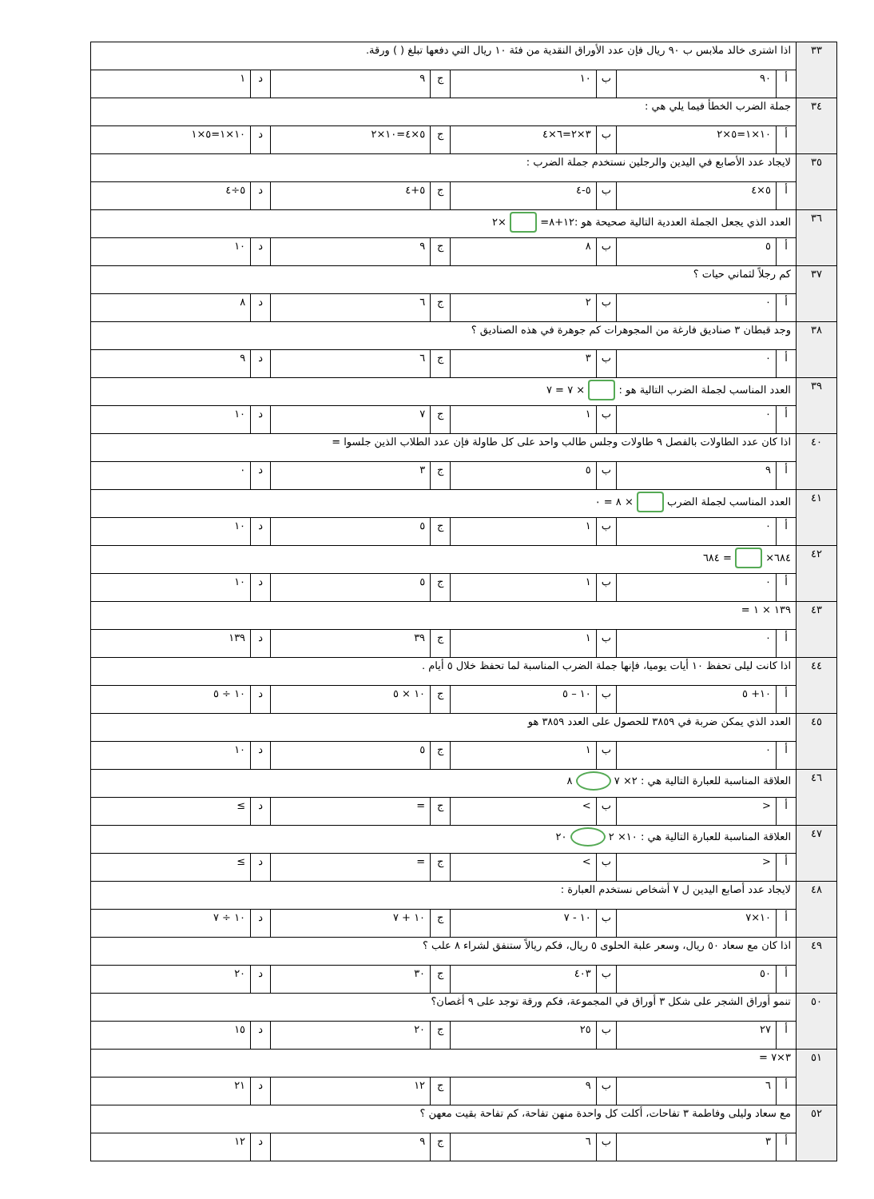| ٣٣ | اذا اشترى خالد ملابس ب ٩٠ ريال فإن عدد الأوراق النقدية من فئة ١٠ ريال التي دفعها تبلغ ( ) ورقة. | | | | | | | |
| | أ | ٩٠ | ب | ١٠ | ج | ٩ | د | ١ |
| ٣٤ | جملة الضرب الخطأ فيما يلي هي : | | | | | | | |
| | أ | ١٠×١=٥×٢ | ب | ٣×٢=٦×٤ | ج | ٥×٤=١٠×٢ | د | ١٠×١=٥×١ |
| ٣٥ | لايجاد عدد الأصابع في اليدين والرجلين نستخدم جملة الضرب : | | | | | | | |
| | أ | ٥×٤ | ب | ٥-٤ | ج | ٥+٤ | د | ٥÷٤ |
| ٣٦ | العدد الذي يجعل الجملة العددية التالية صحيحة هو :١٢+٨= ×٢ | | | | | | | |
| | أ | ٥ | ب | ٨ | ج | ٩ | د | ١٠ |
| ٣٧ | كم رجلاً لثماني حيات ؟ | | | | | | | |
| | أ | ٠ | ب | ٢ | ج | ٦ | د | ٨ |
| ٣٨ | وجد قبطان ٣ صناديق فارغة من المجوهرات كم جوهرة في هذه الصناديق ؟ | | | | | | | |
| | أ | ٠ | ب | ٣ | ج | ٦ | د | ٩ |
| ٣٩ | العدد المناسب لجملة الضرب التالية هو : × ٧ = ٧ | | | | | | | |
| | أ | ٠ | ب | ١ | ج | ٧ | د | ١٠ |
| ٤٠ | اذا كان عدد الطاولات بالفصل ٩ طاولات وجلس طالب واحد على كل طاولة فإن عدد الطلاب الذين جلسوا = | | | | | | | |
| | أ | ٩ | ب | ٥ | ج | ٣ | د | ٠ |
| ٤١ | العدد المناسب لجملة الضرب × ٨ = ٠ | | | | | | | |
| | أ | ٠ | ب | ١ | ج | ٥ | د | ١٠ |
| ٤٢ | ٦٨٤× = ٦٨٤ | | | | | | | |
| | أ | ٠ | ب | ١ | ج | ٥ | د | ١٠ |
| ٤٣ | ١٣٩ × ١ = | | | | | | | |
| | أ | ٠ | ب | ١ | ج | ٣٩ | د | ١٣٩ |
| ٤٤ | اذا كانت ليلى تحفظ ١٠ أيات يوميا، فإنها جملة الضرب المناسبة لما تحفظ خلال ٥ أيام . | | | | | | | |
| | أ | ١٠+ ٥ | ب | ١٠ – ٥ | ج | ١٠ × ٥ | د | ١٠ ÷ ٥ |
| ٤٥ | العدد الذي يمكن ضربة في ٣٨٥٩ للحصول على العدد ٣٨٥٩ هو | | | | | | | |
| | أ | ٠ | ب | ١ | ج | ٥ | د | ١٠ |
| ٤٦ | العلاقة المناسبة للعبارة التالية هي : ٢× ٧ ٨ | | | | | | | |
| | أ | < | ب | > | ج | = | د | ≥ |
| ٤٧ | العلاقة المناسبة للعبارة التالية هي : ١٠× ٢ ٢٠ | | | | | | | |
| | أ | < | ب | > | ج | = | د | ≥ |
| ٤٨ | لايجاد عدد أصابع اليدين ل ٧ أشخاص نستخدم العبارة : | | | | | | | |
| | أ | ١٠×٧ | ب | ١٠ - ٧ | ج | ١٠ + ٧ | د | ١٠ ÷ ٧ |
| ٤٩ | اذا كان مع سعاد ٥٠ ريال، وسعر علبة الحلوى ٥ ريال، فكم ريالاً ستنفق لشراء ٨ علب ؟ | | | | | | | |
| | أ | ٥٠ | ب | ٤٠٣ | ج | ٣٠ | د | ٢٠ |
| ٥٠ | تنمو أوراق الشجر على شكل ٣ أوراق في المجموعة، فكم ورقة توجد على ٩ أغصان؟ | | | | | | | |
| | أ | ٢٧ | ب | ٢٥ | ج | ٢٠ | د | ١٥ |
| ٥١ | ٣×٧ = | | | | | | | |
| | أ | ٦ | ب | ٩ | ج | ١٢ | د | ٢١ |
| ٥٢ | مع سعاد وليلى وفاطمة ٣ تفاحات، أكلت كل واحدة منهن تفاحة، كم تفاحة بقيت معهن ؟ | | | | | | | |
| | أ | ٣ | ب | ٦ | ج | ٩ | د | ١٢ |